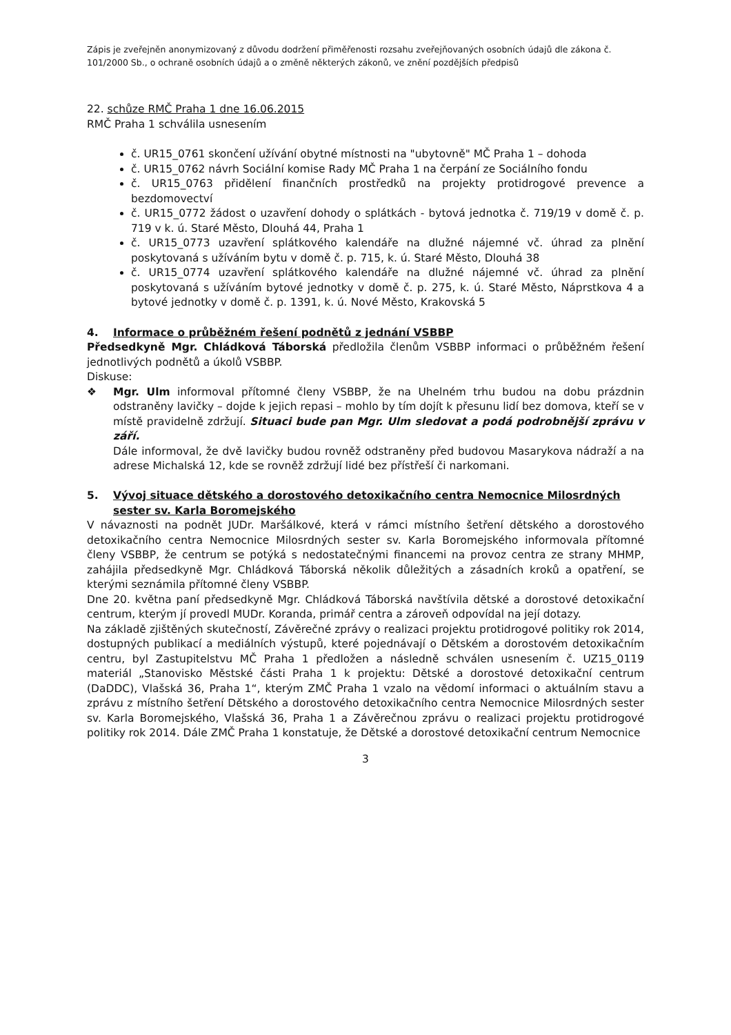Zápis je zveřejněn anonymizovaný z důvodu dodržení přiměřenosti rozsahu zveřejňovaných osobních údajů dle zákona č. 101/2000 Sb., o ochraně osobních údajů a o změně některých zákonů, ve znění pozdějších předpisů
22. schůze RMČ Praha 1 dne 16.06.2015
RMČ Praha 1 schválila usnesením
č. UR15_0761 skončení užívání obytné místnosti na "ubytovně" MČ Praha 1 – dohoda
č. UR15_0762 návrh Sociální komise Rady MČ Praha 1 na čerpání ze Sociálního fondu
č. UR15_0763 přidělení finančních prostředků na projekty protidrogové prevence a bezdomovectví
č. UR15_0772 žádost o uzavření dohody o splátkách - bytová jednotka č. 719/19 v domě č. p. 719 v k. ú. Staré Město, Dlouhá 44, Praha 1
č. UR15_0773 uzavření splátkového kalendáře na dlužné nájemné vč. úhrad za plnění poskytovaná s užíváním bytu v domě č. p. 715, k. ú. Staré Město, Dlouhá 38
č. UR15_0774 uzavření splátkového kalendáře na dlužné nájemné vč. úhrad za plnění poskytovaná s užíváním bytové jednotky v domě č. p. 275, k. ú. Staré Město, Náprstkova 4 a bytové jednotky v domě č. p. 1391, k. ú. Nové Město, Krakovská 5
4. Informace o průběžném řešení podnětů z jednání VSBBP
Předsedkyně Mgr. Chládková Táborská předložila členům VSBBP informaci o průběžném řešení jednotlivých podnětů a úkolů VSBBP.
Diskuse:
❖ Mgr. Ulm informoval přítomné členy VSBBP, že na Uhelném trhu budou na dobu prázdnin odstraněny lavičky – dojde k jejich repasi – mohlo by tím dojít k přesunu lidí bez domova, kteří se v místě pravidelně zdržují. Situaci bude pan Mgr. Ulm sledovat a podá podrobnější zprávu v září.
Dále informoval, že dvě lavičky budou rovněž odstraněny před budovou Masarykova nádraží a na adrese Michalská 12, kde se rovněž zdržují lidé bez přístřeší či narkomani.
5. Vývoj situace dětského a dorostového detoxikačního centra Nemocnice Milosrdných sester sv. Karla Boromejského
V návaznosti na podnět JUDr. Maršálkové, která v rámci místního šetření dětského a dorostového detoxikačního centra Nemocnice Milosrdných sester sv. Karla Boromejského informovala přítomné členy VSBBP, že centrum se potýká s nedostatečnými financemi na provoz centra ze strany MHMP, zahájila předsedkyně Mgr. Chládková Táborská několik důležitých a zásadních kroků a opatření, se kterými seznámila přítomné členy VSBBP.
Dne 20. května paní předsedkyně Mgr. Chládková Táborská navštívila dětské a dorostové detoxikační centrum, kterým jí provedl MUDr. Koranda, primář centra a zároveň odpovídal na její dotazy.
Na základě zjištěných skutečností, Závěrečné zprávy o realizaci projektu protidrogové politiky rok 2014, dostupných publikací a mediálních výstupů, které pojednávají o Dětském a dorostovém detoxikačním centru, byl Zastupitelstvu MČ Praha 1 předložen a následně schválen usnesením č. UZ15_0119 materiál „Stanovisko Městské části Praha 1 k projektu: Dětské a dorostové detoxikační centrum (DaDDC), Vlašská 36, Praha 1“, kterým ZMČ Praha 1 vzalo na vědomí informaci o aktuálním stavu a zprávu z místního šetření Dětského a dorostového detoxikačního centra Nemocnice Milosrdných sester sv. Karla Boromejského, Vlašská 36, Praha 1 a Závěrečnou zprávu o realizaci projektu protidrogové politiky rok 2014. Dále ZMČ Praha 1 konstatuje, že Dětské a dorostové detoxikační centrum Nemocnice
3